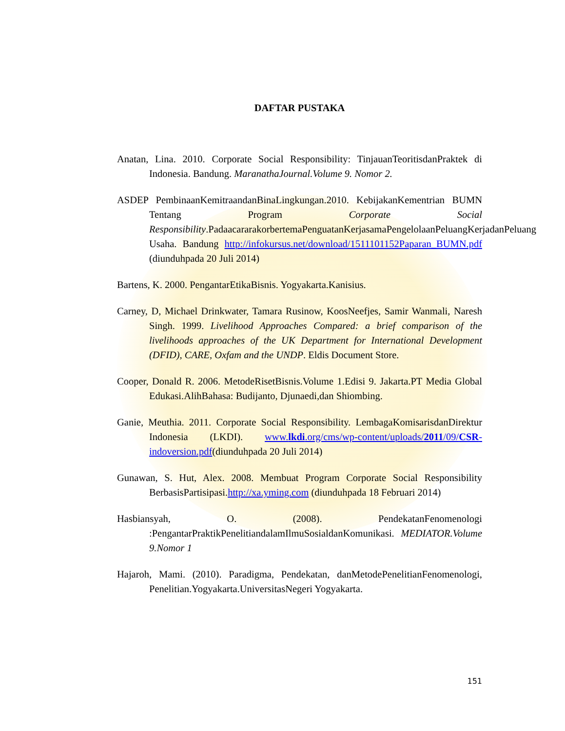DAFTAR PUSTAKA
Anatan, Lina. 2010. Corporate Social Responsibility: TinjauanTeoritisdanPraktek di Indonesia. Bandung. MaranathaJournal.Volume 9. Nomor 2.
ASDEP PembinaanKemitraandanBinaLingkungan.2010. KebijakanKementrian BUMN Tentang Program Corporate Social Responsibility.PadaacararakorbertemaPenguatanKerjasamaPengelolaanPeluangKerjadanPeluang Usaha. Bandung http://infokursus.net/download/1511101152Paparan_BUMN.pdf (diunduhpada 20 Juli 2014)
Bartens, K. 2000. PengantarEtikaBisnis. Yogyakarta.Kanisius.
Carney, D, Michael Drinkwater, Tamara Rusinow, KoosNeefjes, Samir Wanmali, Naresh Singh. 1999. Livelihood Approaches Compared: a brief comparison of the livelihoods approaches of the UK Department for International Development (DFID), CARE, Oxfam and the UNDP. Eldis Document Store.
Cooper, Donald R. 2006. MetodeRisetBisnis.Volume 1.Edisi 9. Jakarta.PT Media Global Edukasi.AlihBahasa: Budijanto, Djunaedi,dan Shiombing.
Ganie, Meuthia. 2011. Corporate Social Responsibility. LembagaKomisarisdanDirektur Indonesia (LKDI). www.lkdi.org/cms/wp-content/uploads/2011/09/CSR-indoversion.pdf(diunduhpada 20 Juli 2014)
Gunawan, S. Hut, Alex. 2008. Membuat Program Corporate Social Responsibility BerbasisPartisipasi.http://xa.yming.com (diunduhpada 18 Februari 2014)
Hasbiansyah, O. (2008). PendekatanFenomenologi :PengantarPraktikPenelitiandalamIlmuSosialdanKomunikasi. MEDIATOR.Volume 9.Nomor 1
Hajaroh, Mami. (2010). Paradigma, Pendekatan, danMetodePenelitianFenomenologi, Penelitian.Yogyakarta.UniversitasNegeri Yogyakarta.
151